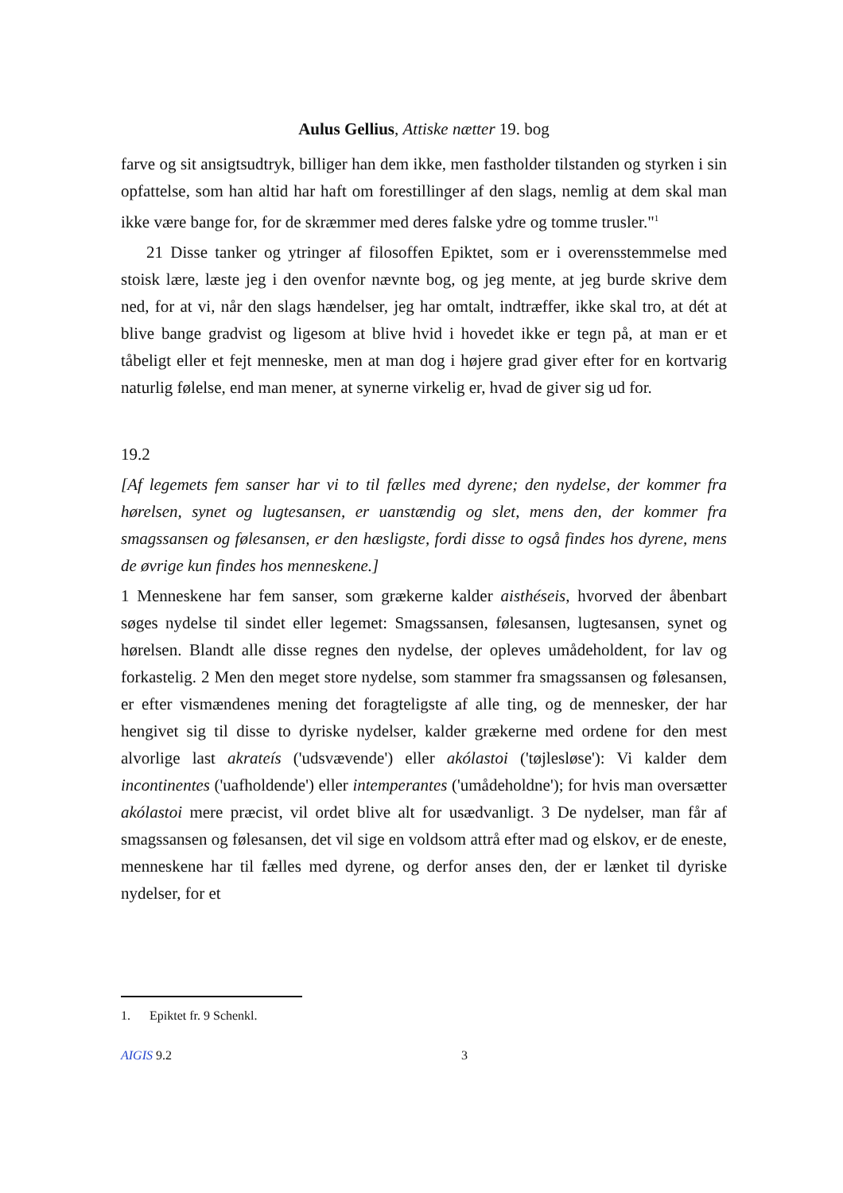Aulus Gellius, Attiske nætter 19. bog
farve og sit ansigtsudtryk, billiger han dem ikke, men fastholder tilstanden og styrken i sin opfattelse, som han altid har haft om forestillinger af den slags, nemlig at dem skal man ikke være bange for, for de skræmmer med deres falske ydre og tomme trusler."<sup>1</sup>
21 Disse tanker og ytringer af filosoffen Epiktet, som er i overensstemmelse med stoisk lære, læste jeg i den ovenfor nævnte bog, og jeg mente, at jeg burde skrive dem ned, for at vi, når den slags hændelser, jeg har omtalt, indtræffer, ikke skal tro, at dét at blive bange gradvist og ligesom at blive hvid i hovedet ikke er tegn på, at man er et tåbeligt eller et fejt menneske, men at man dog i højere grad giver efter for en kortvarig naturlig følelse, end man mener, at synerne virkelig er, hvad de giver sig ud for.
19.2
[Af legemets fem sanser har vi to til fælles med dyrene; den nydelse, der kommer fra hørelsen, synet og lugtesansen, er uanstændig og slet, mens den, der kommer fra smagssansen og følesansen, er den hæsligste, fordi disse to også findes hos dyrene, mens de øvrige kun findes hos menneskene.]
1 Menneskene har fem sanser, som grækerne kalder aisthéseis, hvorved der åbenbart søges nydelse til sindet eller legemet: Smagssansen, følesansen, lugtesansen, synet og hørelsen. Blandt alle disse regnes den nydelse, der opleves umådeholdent, for lav og forkastelig. 2 Men den meget store nydelse, som stammer fra smagssansen og følesansen, er efter vismændenes mening det foragteligste af alle ting, og de mennesker, der har hengivet sig til disse to dyriske nydelser, kalder grækerne med ordene for den mest alvorlige last akrateís ('udsvævende') eller akólastoi ('tøjlesløse'): Vi kalder dem incontinentes ('uafholdende') eller intemperantes ('umådeholdne'); for hvis man oversætter akólastoi mere præcist, vil ordet blive alt for usædvanligt. 3 De nydelser, man får af smagssansen og følesansen, det vil sige en voldsom attrå efter mad og elskov, er de eneste, menneskene har til fælles med dyrene, og derfor anses den, der er lænket til dyriske nydelser, for et
1. Epiktet fr. 9 Schenkl.
AIGIS 9.2 3